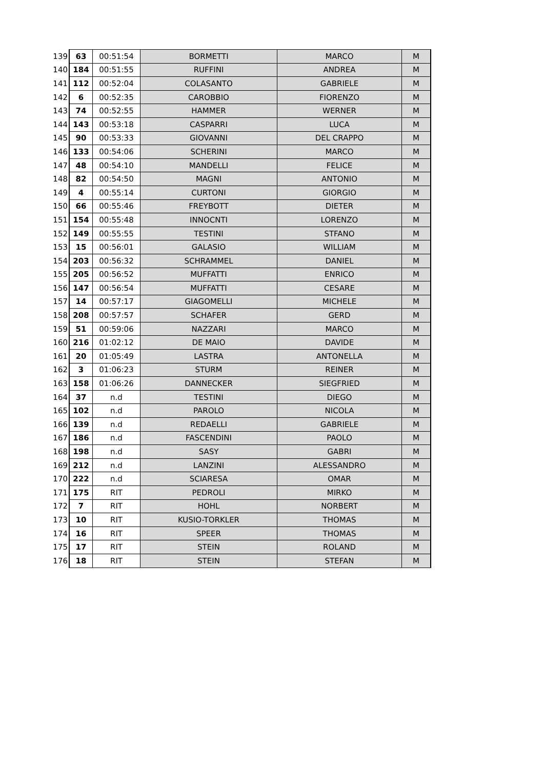| 139 | 63 | 00:51:54 | BORMETTI | MARCO | M |
| 140 | 184 | 00:51:55 | RUFFINI | ANDREA | M |
| 141 | 112 | 00:52:04 | COLASANTO | GABRIELE | M |
| 142 | 6 | 00:52:35 | CAROBBIO | FIORENZO | M |
| 143 | 74 | 00:52:55 | HAMMER | WERNER | M |
| 144 | 143 | 00:53:18 | CASPARRI | LUCA | M |
| 145 | 90 | 00:53:33 | GIOVANNI | DEL CRAPPO | M |
| 146 | 133 | 00:54:06 | SCHERINI | MARCO | M |
| 147 | 48 | 00:54:10 | MANDELLI | FELICE | M |
| 148 | 82 | 00:54:50 | MAGNI | ANTONIO | M |
| 149 | 4 | 00:55:14 | CURTONI | GIORGIO | M |
| 150 | 66 | 00:55:46 | FREYBOTT | DIETER | M |
| 151 | 154 | 00:55:48 | INNOCNTI | LORENZO | M |
| 152 | 149 | 00:55:55 | TESTINI | STFANO | M |
| 153 | 15 | 00:56:01 | GALASIO | WILLIAM | M |
| 154 | 203 | 00:56:32 | SCHRAMMEL | DANIEL | M |
| 155 | 205 | 00:56:52 | MUFFATTI | ENRICO | M |
| 156 | 147 | 00:56:54 | MUFFATTI | CESARE | M |
| 157 | 14 | 00:57:17 | GIAGOMELLI | MICHELE | M |
| 158 | 208 | 00:57:57 | SCHAFER | GERD | M |
| 159 | 51 | 00:59:06 | NAZZARI | MARCO | M |
| 160 | 216 | 01:02:12 | DE MAIO | DAVIDE | M |
| 161 | 20 | 01:05:49 | LASTRA | ANTONELLA | M |
| 162 | 3 | 01:06:23 | STURM | REINER | M |
| 163 | 158 | 01:06:26 | DANNECKER | SIEGFRIED | M |
| 164 | 37 | n.d | TESTINI | DIEGO | M |
| 165 | 102 | n.d | PAROLO | NICOLA | M |
| 166 | 139 | n.d | REDAELLI | GABRIELE | M |
| 167 | 186 | n.d | FASCENDINI | PAOLO | M |
| 168 | 198 | n.d | SASY | GABRI | M |
| 169 | 212 | n.d | LANZINI | ALESSANDRO | M |
| 170 | 222 | n.d | SCIARESA | OMAR | M |
| 171 | 175 | RIT | PEDROLI | MIRKO | M |
| 172 | 7 | RIT | HOHL | NORBERT | M |
| 173 | 10 | RIT | KUSIO-TORKLER | THOMAS | M |
| 174 | 16 | RIT | SPEER | THOMAS | M |
| 175 | 17 | RIT | STEIN | ROLAND | M |
| 176 | 18 | RIT | STEIN | STEFAN | M |